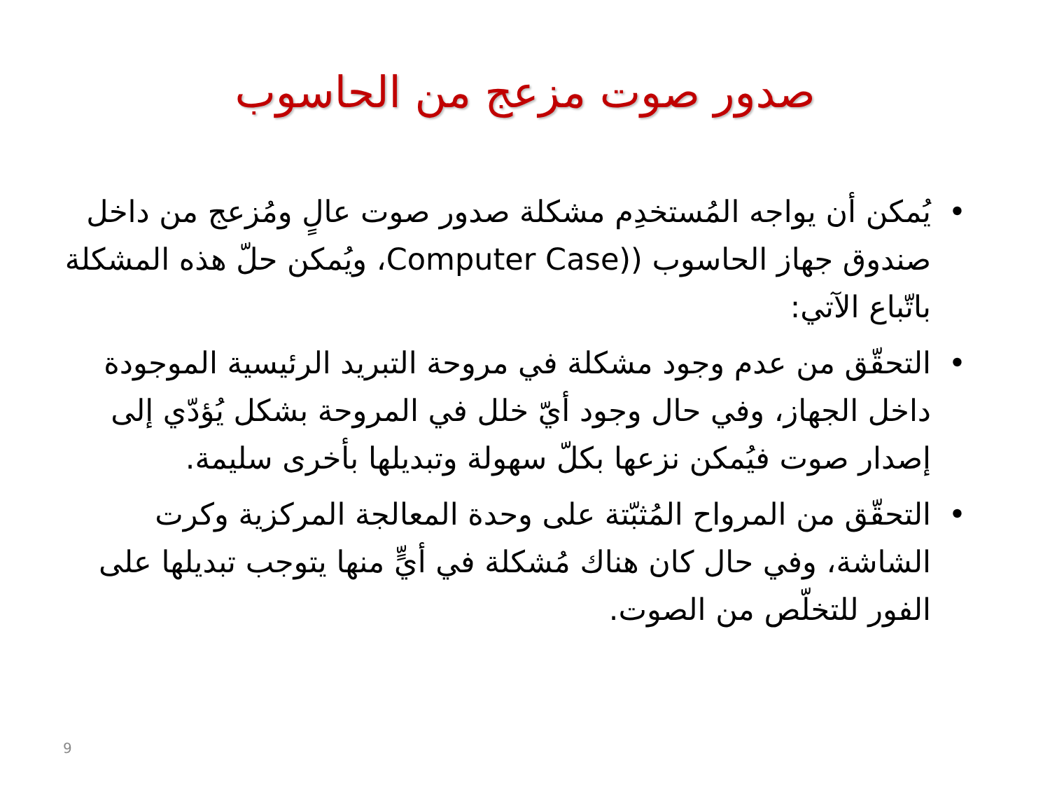صدور صوت مزعج من الحاسوب
• يُمكن أن يواجه المُستخدِم مشكلة صدور صوت عالٍ ومُزعج من داخل صندوق جهاز الحاسوب ((Computer Case، ويُمكن حلّ هذه المشكلة باتّباع الآتي:
• التحقّق من عدم وجود مشكلة في مروحة التبريد الرئيسية الموجودة داخل الجهاز، وفي حال وجود أيّ خلل في المروحة بشكل يُؤدّي إلى إصدار صوت فيُمكن نزعها بكلّ سهولة وتبديلها بأخرى سليمة.
• التحقّق من المرواح المُثبّتة على وحدة المعالجة المركزية وكرت الشاشة، وفي حال كان هناك مُشكلة في أيٍّ منها يتوجب تبديلها على الفور للتخلّص من الصوت.
9